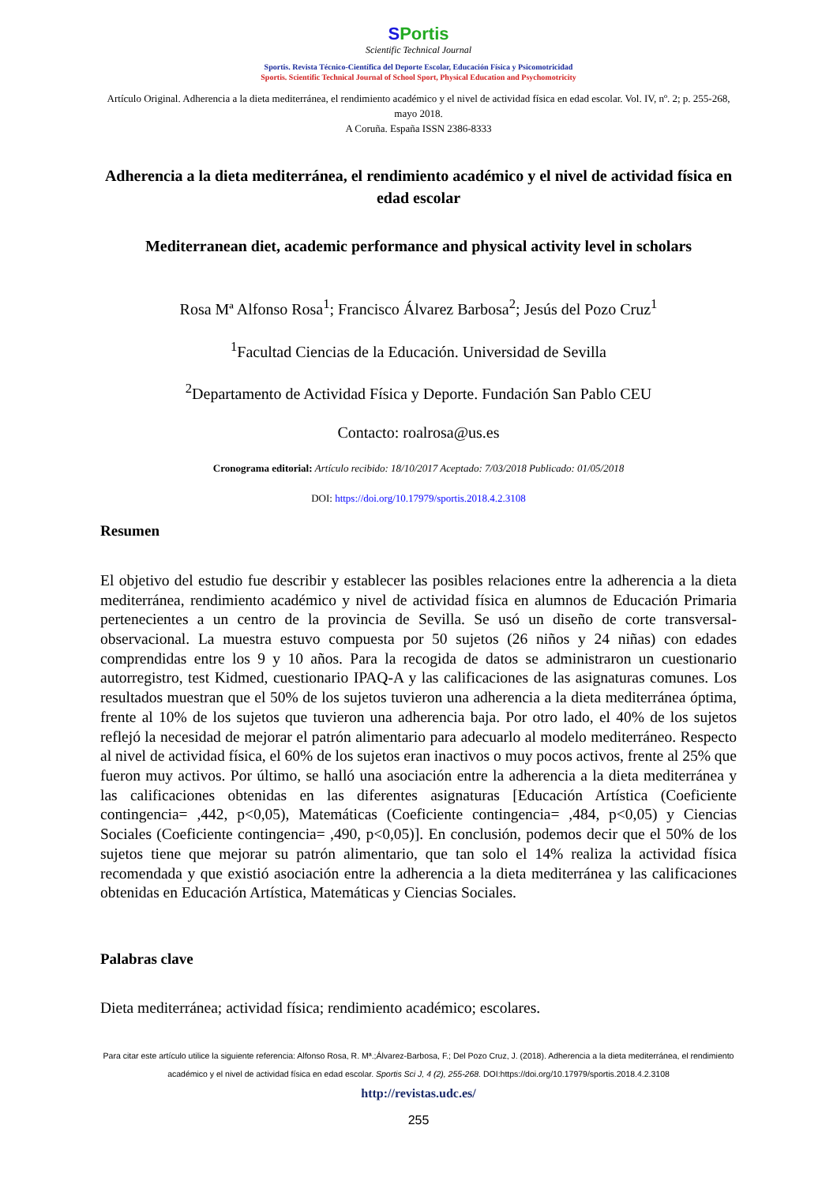SPortis
Scientific Technical Journal
Sportis. Revista Técnico-Científica del Deporte Escolar, Educación Física y Psicomotricidad
Sportis. Scientific Technical Journal of School Sport, Physical Education and Psychomotricity
Artículo Original. Adherencia a la dieta mediterránea, el rendimiento académico y el nivel de actividad física en edad escolar. Vol. IV, nº. 2; p. 255-268, mayo 2018.
A Coruña. España ISSN 2386-8333
Adherencia a la dieta mediterránea, el rendimiento académico y el nivel de actividad física en edad escolar
Mediterranean diet, academic performance and physical activity level in scholars
Rosa Mª Alfonso Rosa<sup>1</sup>; Francisco Álvarez Barbosa<sup>2</sup>; Jesús del Pozo Cruz<sup>1</sup>
<sup>1</sup> Facultad Ciencias de la Educación. Universidad de Sevilla
<sup>2</sup> Departamento de Actividad Física y Deporte. Fundación San Pablo CEU
Contacto: roalrosa@us.es
Cronograma editorial: Artículo recibido: 18/10/2017 Aceptado: 7/03/2018 Publicado: 01/05/2018
DOI: https://doi.org/10.17979/sportis.2018.4.2.3108
Resumen
El objetivo del estudio fue describir y establecer las posibles relaciones entre la adherencia a la dieta mediterránea, rendimiento académico y nivel de actividad física en alumnos de Educación Primaria pertenecientes a un centro de la provincia de Sevilla. Se usó un diseño de corte transversal-observacional. La muestra estuvo compuesta por 50 sujetos (26 niños y 24 niñas) con edades comprendidas entre los 9 y 10 años. Para la recogida de datos se administraron un cuestionario autorregistro, test Kidmed, cuestionario IPAQ-A y las calificaciones de las asignaturas comunes. Los resultados muestran que el 50% de los sujetos tuvieron una adherencia a la dieta mediterránea óptima, frente al 10% de los sujetos que tuvieron una adherencia baja. Por otro lado, el 40% de los sujetos reflejó la necesidad de mejorar el patrón alimentario para adecuarlo al modelo mediterráneo. Respecto al nivel de actividad física, el 60% de los sujetos eran inactivos o muy pocos activos, frente al 25% que fueron muy activos. Por último, se halló una asociación entre la adherencia a la dieta mediterránea y las calificaciones obtenidas en las diferentes asignaturas [Educación Artística (Coeficiente contingencia= ,442, p<0,05), Matemáticas (Coeficiente contingencia= ,484, p<0,05) y Ciencias Sociales (Coeficiente contingencia= ,490, p<0,05)]. En conclusión, podemos decir que el 50% de los sujetos tiene que mejorar su patrón alimentario, que tan solo el 14% realiza la actividad física recomendada y que existió asociación entre la adherencia a la dieta mediterránea y las calificaciones obtenidas en Educación Artística, Matemáticas y Ciencias Sociales.
Palabras clave
Dieta mediterránea; actividad física; rendimiento académico; escolares.
Para citar este artículo utilice la siguiente referencia: Alfonso Rosa, R. Mª.;Álvarez-Barbosa, F.; Del Pozo Cruz, J. (2018). Adherencia a la dieta mediterránea, el rendimiento académico y el nivel de actividad física en edad escolar. Sportis Sci J, 4 (2), 255-268. DOI:https://doi.org/10.17979/sportis.2018.4.2.3108
http://revistas.udc.es/
255